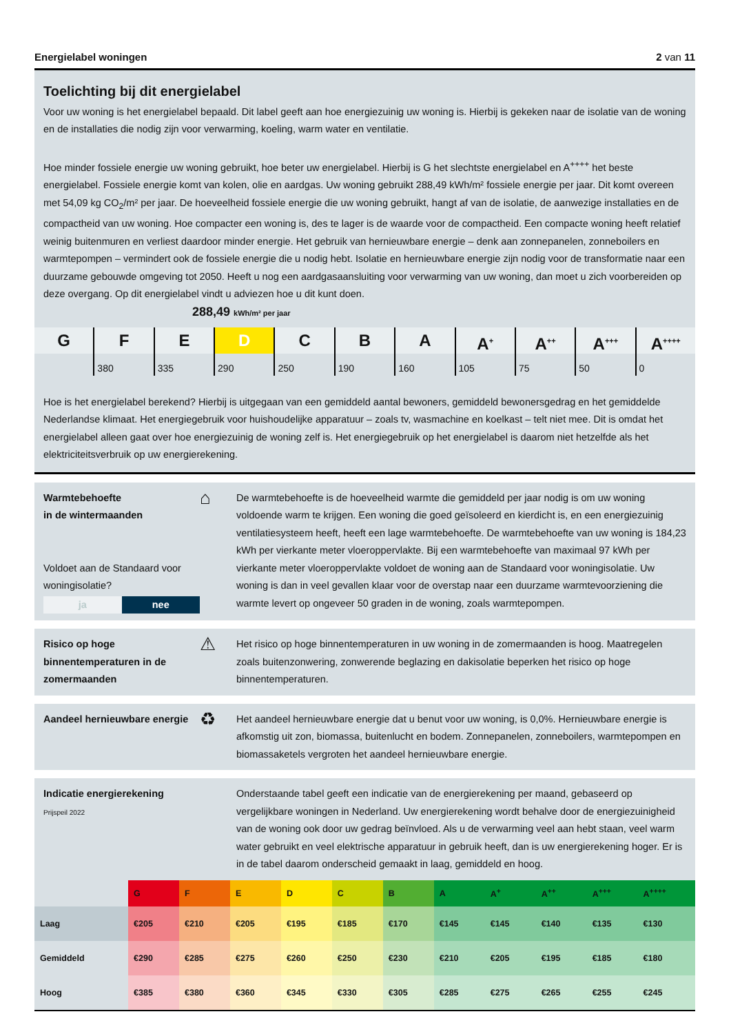Energielabel woningen 2 van 11
Toelichting bij dit energielabel
Voor uw woning is het energielabel bepaald. Dit label geeft aan hoe energiezuinig uw woning is. Hierbij is gekeken naar de isolatie van de woning en de installaties die nodig zijn voor verwarming, koeling, warm water en ventilatie.
Hoe minder fossiele energie uw woning gebruikt, hoe beter uw energielabel. Hierbij is G het slechtste energielabel en A<sup>++++</sup> het beste energielabel. Fossiele energie komt van kolen, olie en aardgas. Uw woning gebruikt 288,49 kWh/m² fossiele energie per jaar. Dit komt overeen met 54,09 kg CO<sub>2</sub>/m² per jaar. De hoeveelheid fossiele energie die uw woning gebruikt, hangt af van de isolatie, de aanwezige installaties en de compactheid van uw woning. Hoe compacter een woning is, des te lager is de waarde voor de compactheid. Een compacte woning heeft relatief weinig buitenmuren en verliest daardoor minder energie. Het gebruik van hernieuwbare energie – denk aan zonnepanelen, zonneboilers en warmtepompen – vermindert ook de fossiele energie die u nodig hebt. Isolatie en hernieuwbare energie zijn nodig voor de transformatie naar een duurzame gebouwde omgeving tot 2050. Heeft u nog een aardgasaansluiting voor verwarming van uw woning, dan moet u zich voorbereiden op deze overgang. Op dit energielabel vindt u adviezen hoe u dit kunt doen.
288,49 kWh/m² per jaar
G F
380
E
335
D
290
C
250
B
190
A
160
A<sup>+</sup>
105
A<sup>++</sup>
75
A<sup>+++</sup>
50
A<sup>++++</sup>
0
Hoe is het energielabel berekend? Hierbij is uitgegaan van een gemiddeld aantal bewoners, gemiddeld bewonersgedrag en het gemiddelde Nederlandse klimaat. Het energiegebruik voor huishoudelijke apparatuur – zoals tv, wasmachine en koelkast – telt niet mee. Dit is omdat het energielabel alleen gaat over hoe energiezuinig de woning zelf is. Het energiegebruik op het energielabel is daarom niet hetzelfde als het elektriciteitsverbruik op uw energierekening.
Warmtebehoefte
in de wintermaanden
Voldoet aan de Standaard voor woningisolatie?
ja nee
⌂
De warmtebehoefte is de hoeveelheid warmte die gemiddeld per jaar nodig is om uw woning voldoende warm te krijgen. Een woning die goed geïsoleerd en kierdicht is, en een energiezuinig ventilatiesysteem heeft, heeft een lage warmtebehoefte. De warmtebehoefte van uw woning is 184,23 kWh per vierkante meter vloeroppervlakte. Bij een warmtebehoefte van maximaal 97 kWh per vierkante meter vloeroppervlakte voldoet de woning aan de Standaard voor woningisolatie. Uw woning is dan in veel gevallen klaar voor de overstap naar een duurzame warmtevoorziening die warmte levert op ongeveer 50 graden in de woning, zoals warmtepompen.
Risico op hoge binnentemperaturen in de zomermaanden
⚠
Het risico op hoge binnentemperaturen in uw woning in de zomermaanden is hoog. Maatregelen zoals buitenzonwering, zonwerende beglazing en dakisolatie beperken het risico op hoge binnentemperaturen.
Aandeel hernieuwbare energie
♻
Het aandeel hernieuwbare energie dat u benut voor uw woning, is 0,0%. Hernieuwbare energie is afkomstig uit zon, biomassa, buitenlucht en bodem. Zonnepanelen, zonneboilers, warmtepompen en biomassaketels vergroten het aandeel hernieuwbare energie.
Indicatie energierekening
Prijspeil 2022
Onderstaande tabel geeft een indicatie van de energierekening per maand, gebaseerd op vergelijkbare woningen in Nederland. Uw energierekening wordt behalve door de energiezuinigheid van de woning ook door uw gedrag beïnvloed. Als u de verwarming veel aan hebt staan, veel warm water gebruikt en veel elektrische apparatuur in gebruik heeft, dan is uw energierekening hoger. Er is in de tabel daarom onderscheid gemaakt in laag, gemiddeld en hoog.
| | G | F | E | D | C | B | A | A<sup>+</sup> | A<sup>++</sup> | A<sup>+++</sup> | A<sup>++++</sup> |
| --- | --- | --- | --- | --- | --- | --- | --- | --- | --- | --- | --- |
| Laag | €205 | €210 | €205 | €195 | €185 | €170 | €145 | €145 | €140 | €135 | €130 |
| Gemiddeld | €290 | €285 | €275 | €260 | €250 | €230 | €210 | €205 | €195 | €185 | €180 |
| Hoog | €385 | €380 | €360 | €345 | €330 | €305 | €285 | €275 | €265 | €255 | €245 |